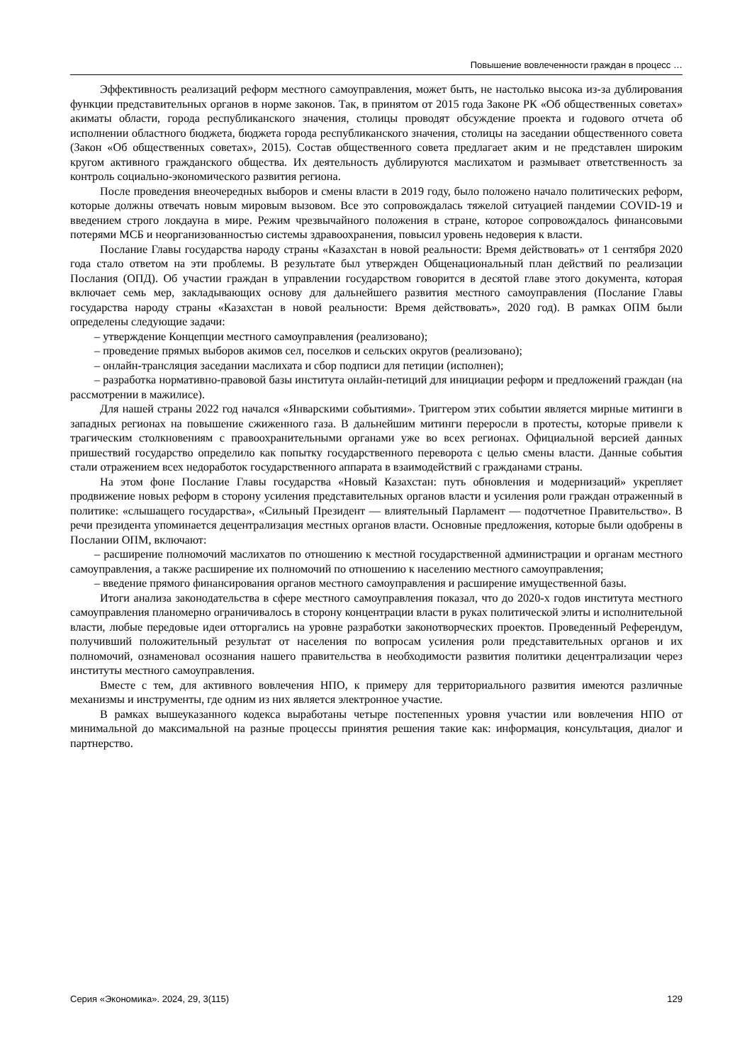Повышение вовлеченности граждан в процесс …
Эффективность реализаций реформ местного самоуправления, может быть, не настолько высока из-за дублирования функции представительных органов в норме законов. Так, в принятом от 2015 года Законе РК «Об общественных советах» акиматы области, города республиканского значения, столицы проводят обсуждение проекта и годового отчета об исполнении областного бюджета, бюджета города республиканского значения, столицы на заседании общественного совета (Закон «Об общественных советах», 2015). Состав общественного совета предлагает аким и не представлен широким кругом активного гражданского общества. Их деятельность дублируются маслихатом и размывает ответственность за контроль социально-экономического развития региона.
После проведения внеочередных выборов и смены власти в 2019 году, было положено начало политических реформ, которые должны отвечать новым мировым вызовом. Все это сопровождалась тяжелой ситуацией пандемии COVID-19 и введением строго локдауна в мире. Режим чрезвычайного положения в стране, которое сопровождалось финансовыми потерями МСБ и неорганизованностью системы здравоохранения, повысил уровень недоверия к власти.
Послание Главы государства народу страны «Казахстан в новой реальности: Время действовать» от 1 сентября 2020 года стало ответом на эти проблемы. В результате был утвержден Общенациональный план действий по реализации Послания (ОПД). Об участии граждан в управлении государством говорится в десятой главе этого документа, которая включает семь мер, закладывающих основу для дальнейшего развития местного самоуправления (Послание Главы государства народу страны «Казахстан в новой реальности: Время действовать», 2020 год). В рамках ОПМ были определены следующие задачи:
– утверждение Концепции местного самоуправления (реализовано);
– проведение прямых выборов акимов сел, поселков и сельских округов (реализовано);
– онлайн-трансляция заседании маслихата и сбор подписи для петиции (исполнен);
– разработка нормативно-правовой базы института онлайн-петиций для инициации реформ и предложений граждан (на рассмотрении в мажилисе).
Для нашей страны 2022 год начался «Январскими событиями». Триггером этих событии является мирные митинги в западных регионах на повышение сжиженного газа. В дальнейшим митинги переросли в протесты, которые привели к трагическим столкновениям с правоохранительными органами уже во всех регионах. Официальной версией данных пришествий государство определило как попытку государственного переворота с целью смены власти. Данные события стали отражением всех недоработок государственного аппарата в взаимодействий с гражданами страны.
На этом фоне Послание Главы государства «Новый Казахстан: путь обновления и модернизаций» укрепляет продвижение новых реформ в сторону усиления представительных органов власти и усиления роли граждан отраженный в политике: «слышащего государства», «Сильный Президент — влиятельный Парламент — подотчетное Правительство». В речи президента упоминается децентрализация местных органов власти. Основные предложения, которые были одобрены в Послании ОПМ, включают:
– расширение полномочий маслихатов по отношению к местной государственной администрации и органам местного самоуправления, а также расширение их полномочий по отношению к населению местного самоуправления;
– введение прямого финансирования органов местного самоуправления и расширение имущественной базы.
Итоги анализа законодательства в сфере местного самоуправления показал, что до 2020-х годов института местного самоуправления планомерно ограничивалось в сторону концентрации власти в руках политической элиты и исполнительной власти, любые передовые идеи отторгались на уровне разработки законотворческих проектов. Проведенный Референдум, получивший положительный результат от населения по вопросам усиления роли представительных органов и их полномочий, ознаменовал осознания нашего правительства в необходимости развития политики децентрализации через институты местного самоуправления.
Вместе с тем, для активного вовлечения НПО, к примеру для территориального развития имеются различные механизмы и инструменты, где одним из них является электронное участие.
В рамках вышеуказанного кодекса выработаны четыре постепенных уровня участии или вовлечения НПО от минимальной до максимальной на разные процессы принятия решения такие как: информация, консультация, диалог и партнерство.
Серия «Экономика». 2024, 29, 3(115) 129